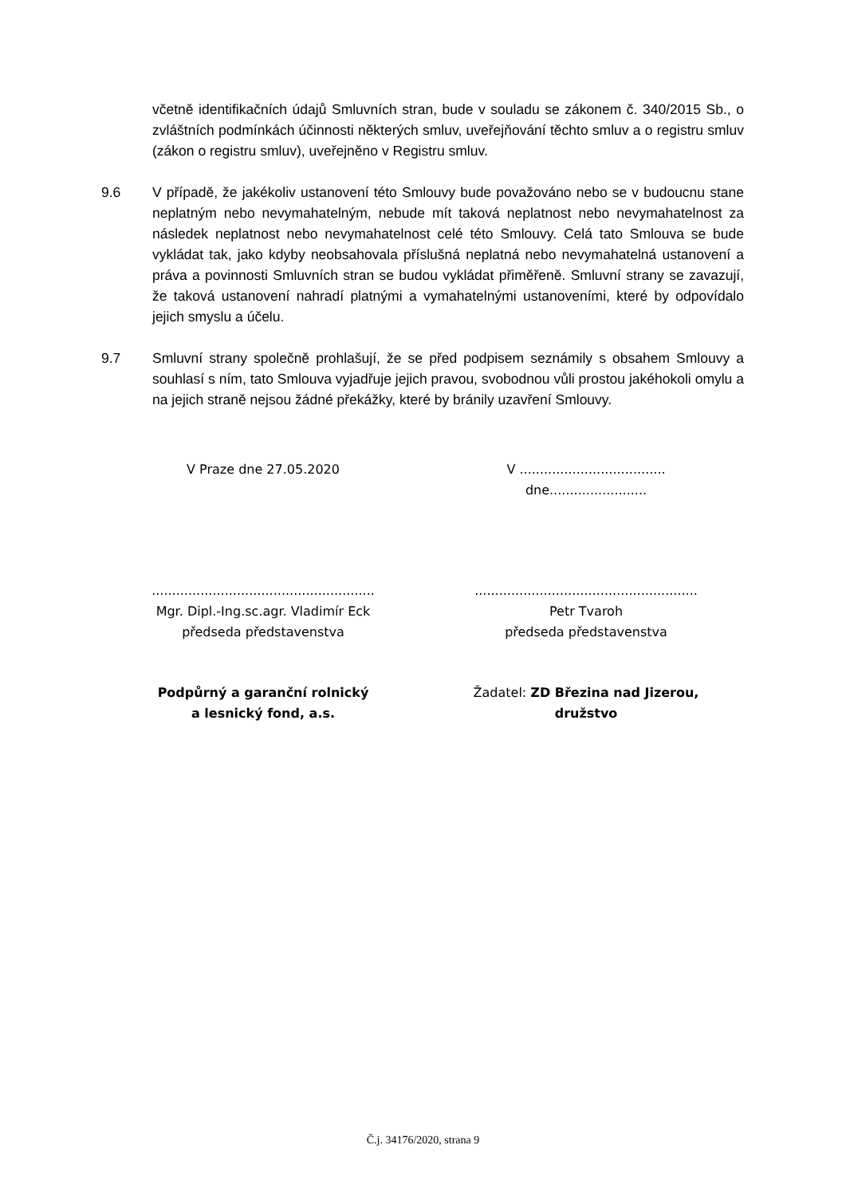včetně identifikačních údajů Smluvních stran, bude v souladu se zákonem č. 340/2015 Sb., o zvláštních podmínkách účinnosti některých smluv, uveřejňování těchto smluv a o registru smluv (zákon o registru smluv), uveřejněno v Registru smluv.
9.6 V případě, že jakékoliv ustanovení této Smlouvy bude považováno nebo se v budoucnu stane neplatným nebo nevymahatelným, nebude mít taková neplatnost nebo nevymahatelnost za následek neplatnost nebo nevymahatelnost celé této Smlouvy. Celá tato Smlouva se bude vykládat tak, jako kdyby neobsahovala příslušná neplatná nebo nevymahatelná ustanovení a práva a povinnosti Smluvních stran se budou vykládat přiměřeně. Smluvní strany se zavazují, že taková ustanovení nahradí platnými a vymahatelnými ustanoveními, které by odpovídalo jejich smyslu a účelu.
9.7 Smluvní strany společně prohlašují, že se před podpisem seznámily s obsahem Smlouvy a souhlasí s ním, tato Smlouva vyjadřuje jejich pravou, svobodnou vůli prostou jakéhokoli omylu a na jejich straně nejsou žádné překážky, které by bránily uzavření Smlouvy.
V Praze dne 27.05.2020 V .................................... dne........................
.......................................................
Mgr. Dipl.-Ing.sc.agr. Vladimír Eck
předseda představenstva
.......................................................
Petr Tvaroh
předseda představenstva
Podpůrný a garanční rolnický
a lesnický fond, a.s.
Žadatel: ZD Březina nad Jizerou, družstvo
Č.j. 34176/2020, strana 9